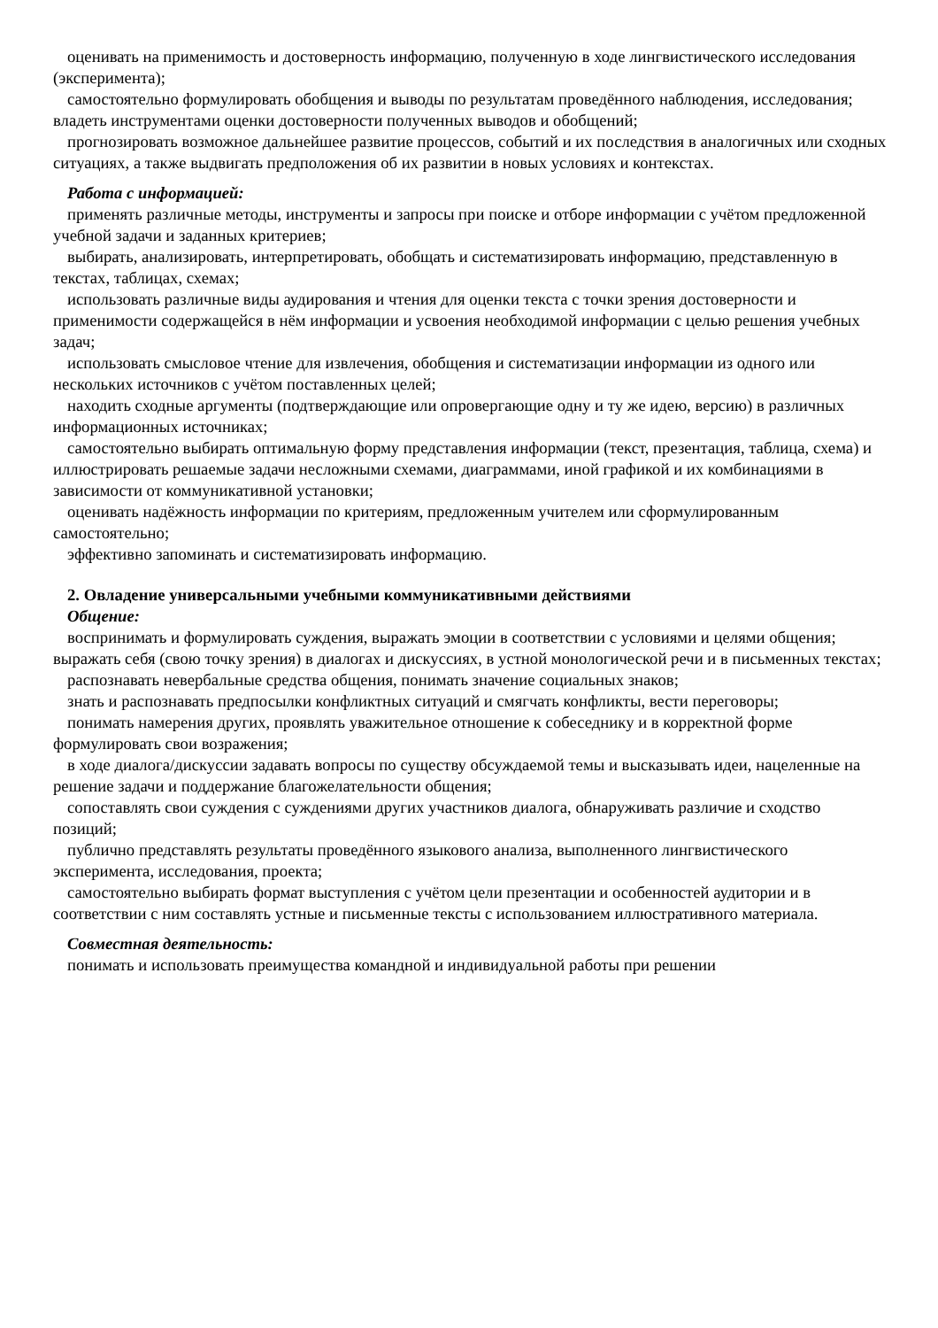оценивать на применимость и достоверность информацию, полученную в ходе лингвистического исследования (эксперимента);
самостоятельно формулировать обобщения и выводы по результатам проведённого наблюдения, исследования; владеть инструментами оценки достоверности полученных выводов и обобщений;
прогнозировать возможное дальнейшее развитие процессов, событий и их последствия в аналогичных или сходных ситуациях, а также выдвигать предположения об их развитии в новых условиях и контекстах.
Работа с информацией:
применять различные методы, инструменты и запросы при поиске и отборе информации с учётом предложенной учебной задачи и заданных критериев;
выбирать, анализировать, интерпретировать, обобщать и систематизировать информацию, представленную в текстах, таблицах, схемах;
использовать различные виды аудирования и чтения для оценки текста с точки зрения достоверности и применимости содержащейся в нём информации и усвоения необходимой информации с целью решения учебных задач;
использовать смысловое чтение для извлечения, обобщения и систематизации информации из одного или нескольких источников с учётом поставленных целей;
находить сходные аргументы (подтверждающие или опровергающие одну и ту же идею, версию) в различных информационных источниках;
самостоятельно выбирать оптимальную форму представления информации (текст, презентация, таблица, схема) и иллюстрировать решаемые задачи несложными схемами, диаграммами, иной графикой и их комбинациями в зависимости от коммуникативной установки;
оценивать надёжность информации по критериям, предложенным учителем или сформулированным самостоятельно;
эффективно запоминать и систематизировать информацию.
2. Овладение универсальными учебными коммуникативными действиями
Общение:
воспринимать и формулировать суждения, выражать эмоции в соответствии с условиями и целями общения; выражать себя (свою точку зрения) в диалогах и дискуссиях, в устной монологической речи и в письменных текстах;
распознавать невербальные средства общения, понимать значение социальных знаков;
знать и распознавать предпосылки конфликтных ситуаций и смягчать конфликты, вести переговоры;
понимать намерения других, проявлять уважительное отношение к собеседнику и в корректной форме формулировать свои возражения;
в ходе диалога/дискуссии задавать вопросы по существу обсуждаемой темы и высказывать идеи, нацеленные на решение задачи и поддержание благожелательности общения;
сопоставлять свои суждения с суждениями других участников диалога, обнаруживать различие и сходство позиций;
публично представлять результаты проведённого языкового анализа, выполненного лингвистического эксперимента, исследования, проекта;
самостоятельно выбирать формат выступления с учётом цели презентации и особенностей аудитории и в соответствии с ним составлять устные и письменные тексты с использованием иллюстративного материала.
Совместная деятельность:
понимать и использовать преимущества командной и индивидуальной работы при решении